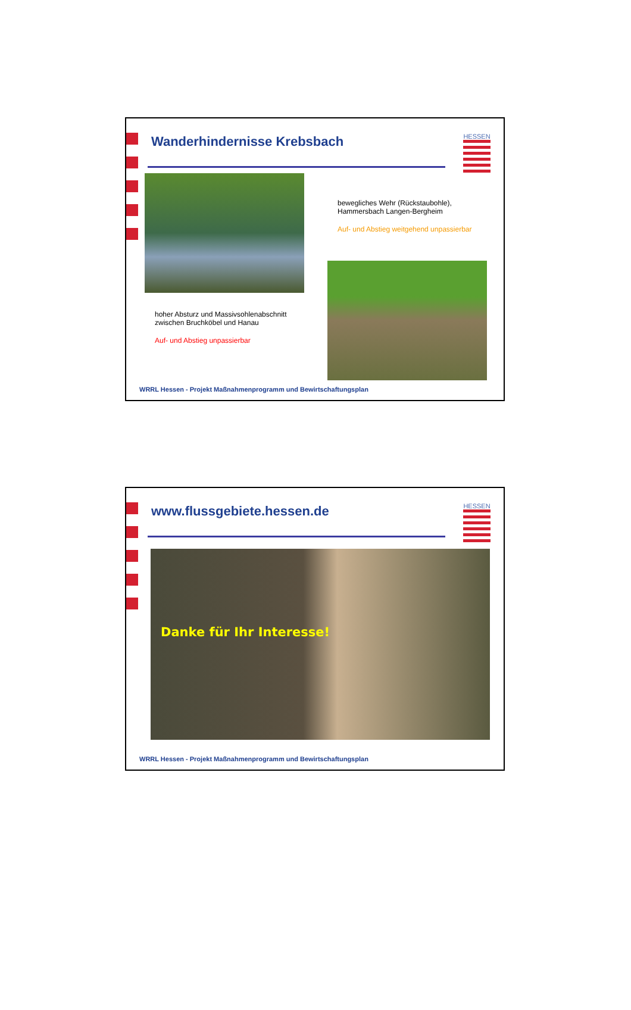Wanderhindernisse Krebsbach
HESSEN
bewegliches Wehr (Rückstaubohle), Hammersbach Langen-Bergheim
Auf- und Abstieg weitgehend unpassierbar
hoher Absturz und Massivsohlenabschnitt zwischen Bruchköbel und Hanau
Auf- und Abstieg unpassierbar
WRRL Hessen - Projekt Maßnahmenprogramm und Bewirtschaftungsplan
www.flussgebiete.hessen.de
HESSEN
Danke für Ihr Interesse!
WRRL Hessen - Projekt Maßnahmenprogramm und Bewirtschaftungsplan